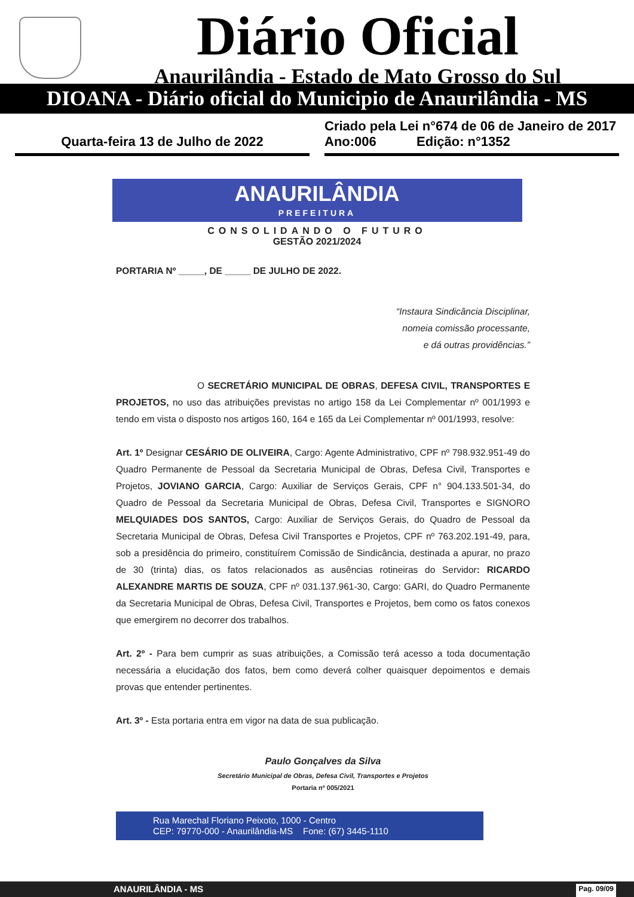Diário Oficial
Anaurilândia - Estado de Mato Grosso do Sul
DIOANA - Diário oficial do Municipio de Anaurilândia - MS
Quarta-feira 13 de Julho de 2022
Criado pela Lei n°674 de 06 de Janeiro de 2017
Ano:006 Edição: n°1352
ANAURILÂNDIA
PREFEITURA
CONSOLIDANDO O FUTURO
GESTÃO 2021/2024
PORTARIA Nº _____, DE _____ DE JULHO DE 2022.
“Instaura Sindicância Disciplinar,
nomeia comissão processante,
e dá outras providências.”
O SECRETÁRIO MUNICIPAL DE OBRAS, DEFESA CIVIL, TRANSPORTES E PROJETOS, no uso das atribuições previstas no artigo 158 da Lei Complementar nº 001/1993 e tendo em vista o disposto nos artigos 160, 164 e 165 da Lei Complementar nº 001/1993, resolve:
Art. 1º Designar CESÁRIO DE OLIVEIRA, Cargo: Agente Administrativo, CPF nº 798.932.951-49 do Quadro Permanente de Pessoal da Secretaria Municipal de Obras, Defesa Civil, Transportes e Projetos, JOVIANO GARCIA, Cargo: Auxiliar de Serviços Gerais, CPF n° 904.133.501-34, do Quadro de Pessoal da Secretaria Municipal de Obras, Defesa Civil, Transportes e SIGNORO MELQUIADES DOS SANTOS, Cargo: Auxiliar de Serviços Gerais, do Quadro de Pessoal da Secretaria Municipal de Obras, Defesa Civil Transportes e Projetos, CPF nº 763.202.191-49, para, sob a presidência do primeiro, constituírem Comissão de Sindicância, destinada a apurar, no prazo de 30 (trinta) dias, os fatos relacionados as ausências rotineiras do Servidor: RICARDO ALEXANDRE MARTIS DE SOUZA, CPF nº 031.137.961-30, Cargo: GARI, do Quadro Permanente da Secretaria Municipal de Obras, Defesa Civil, Transportes e Projetos, bem como os fatos conexos que emergirem no decorrer dos trabalhos.
Art. 2º - Para bem cumprir as suas atribuições, a Comissão terá acesso a toda documentação necessária a elucidação dos fatos, bem como deverá colher quaisquer depoimentos e demais provas que entender pertinentes.
Art. 3º - Esta portaria entra em vigor na data de sua publicação.
Paulo Gonçalves da Silva
Secretário Municipal de Obras, Defesa Civil, Transportes e Projetos
Portaria nº 005/2021
Rua Marechal Floriano Peixoto, 1000 - Centro
CEP: 79770-000 - Anaurilândia-MS Fone: (67) 3445-1110
ANAURILÂNDIA - MS Pag. 09/09